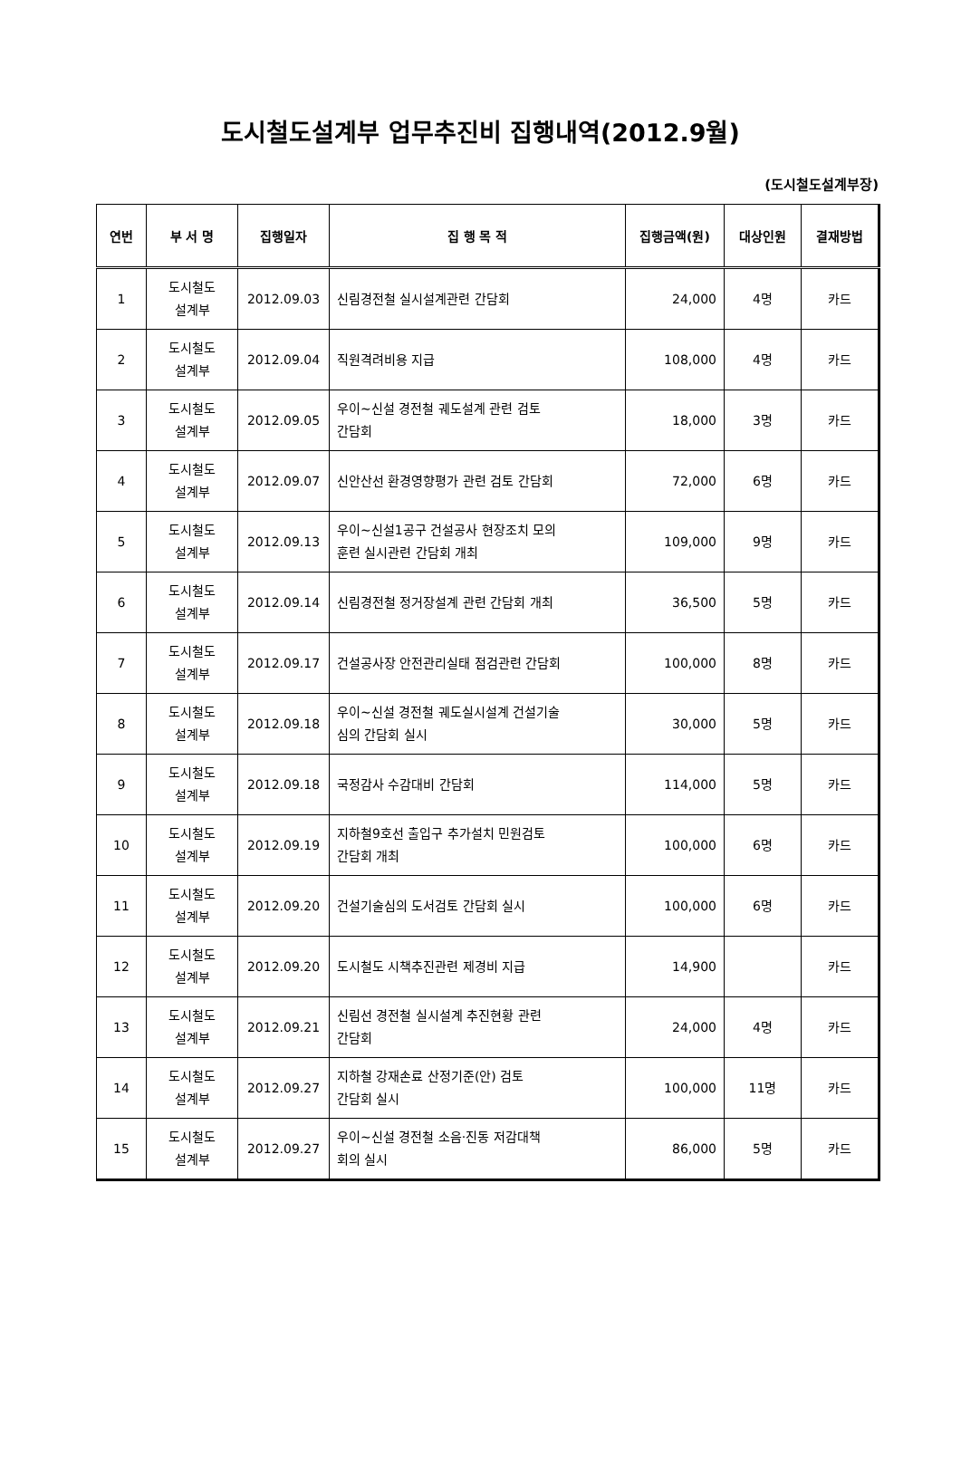도시철도설계부 업무추진비 집행내역(2012.9월)
(도시철도설계부장)
| 연번 | 부 서 명 | 집행일자 | 집 행 목 적 | 집행금액(원) | 대상인원 | 결재방법 |
| --- | --- | --- | --- | --- | --- | --- |
| 1 | 도시철도 설계부 | 2012.09.03 | 신림경전철 실시설계관련 간담회 | 24,000 | 4명 | 카드 |
| 2 | 도시철도 설계부 | 2012.09.04 | 직원격려비용 지급 | 108,000 | 4명 | 카드 |
| 3 | 도시철도 설계부 | 2012.09.05 | 우이~신설 경전철 궤도설계 관련 검토 간담회 | 18,000 | 3명 | 카드 |
| 4 | 도시철도 설계부 | 2012.09.07 | 신안산선 환경영향평가 관련 검토 간담회 | 72,000 | 6명 | 카드 |
| 5 | 도시철도 설계부 | 2012.09.13 | 우이~신설1공구 건설공사 현장조치 모의 훈련 실시관련 간담회 개최 | 109,000 | 9명 | 카드 |
| 6 | 도시철도 설계부 | 2012.09.14 | 신림경전철 정거장설계 관련 간담회 개최 | 36,500 | 5명 | 카드 |
| 7 | 도시철도 설계부 | 2012.09.17 | 건설공사장 안전관리실태 점검관련 간담회 | 100,000 | 8명 | 카드 |
| 8 | 도시철도 설계부 | 2012.09.18 | 우이~신설 경전철 궤도실시설계 건설기술 심의 간담회 실시 | 30,000 | 5명 | 카드 |
| 9 | 도시철도 설계부 | 2012.09.18 | 국정감사 수감대비 간담회 | 114,000 | 5명 | 카드 |
| 10 | 도시철도 설계부 | 2012.09.19 | 지하철9호선 출입구 추가설치 민원검토 간담회 개최 | 100,000 | 6명 | 카드 |
| 11 | 도시철도 설계부 | 2012.09.20 | 건설기술심의 도서검토 간담회 실시 | 100,000 | 6명 | 카드 |
| 12 | 도시철도 설계부 | 2012.09.20 | 도시철도 시책추진관련 제경비 지급 | 14,900 | | 카드 |
| 13 | 도시철도 설계부 | 2012.09.21 | 신림선 경전철 실시설계 추진현황 관련 간담회 | 24,000 | 4명 | 카드 |
| 14 | 도시철도 설계부 | 2012.09.27 | 지하철 강재손료 산정기준(안) 검토 간담회 실시 | 100,000 | 11명 | 카드 |
| 15 | 도시철도 설계부 | 2012.09.27 | 우이~신설 경전철 소음·진동 저감대책 회의 실시 | 86,000 | 5명 | 카드 |